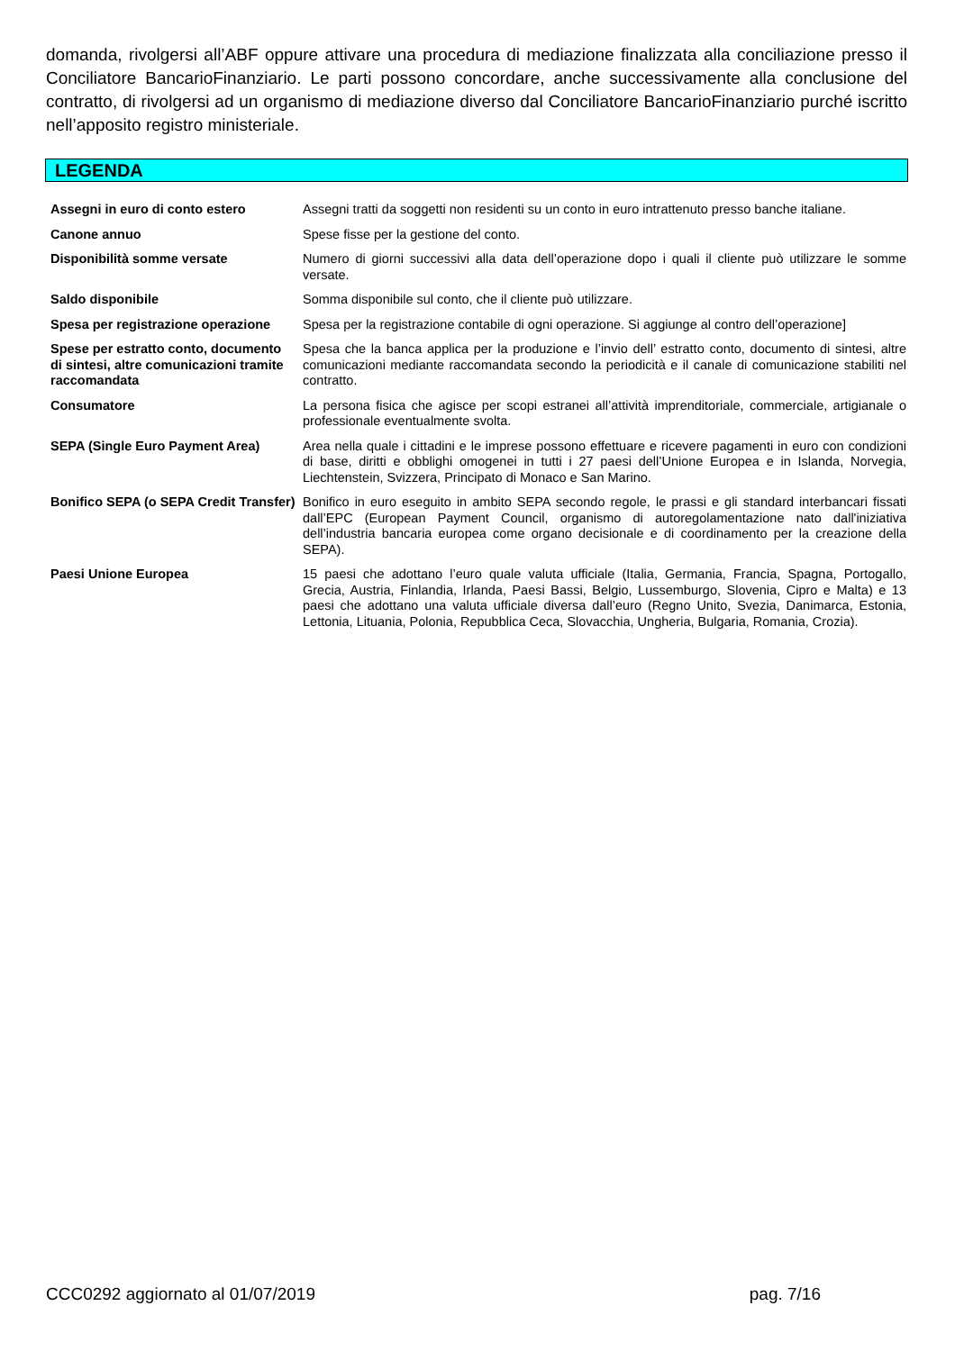domanda, rivolgersi all’ABF oppure attivare una procedura di mediazione finalizzata alla conciliazione presso il Conciliatore BancarioFinanziario. Le parti possono concordare, anche successivamente alla conclusione del contratto, di rivolgersi ad un organismo di mediazione diverso dal Conciliatore BancarioFinanziario purché iscritto nell’apposito registro ministeriale.
LEGENDA
| Assegni in euro di conto estero | Assegni tratti da soggetti non residenti su un conto in euro intrattenuto presso banche italiane. |
| Canone annuo | Spese fisse per la gestione del conto. |
| Disponibilità somme versate | Numero di giorni successivi alla data dell’operazione dopo i quali il cliente può utilizzare le somme versate. |
| Saldo disponibile | Somma disponibile sul conto, che il cliente può utilizzare. |
| Spesa per registrazione operazione | Spesa per la registrazione contabile di ogni operazione. Si aggiunge al contro dell’operazione] |
| Spese per estratto conto, documento di sintesi, altre comunicazioni tramite raccomandata | Spesa che la banca applica per la produzione e l’invio dell’ estratto conto, documento di sintesi, altre comunicazioni mediante raccomandata secondo la periodicità e il canale di comunicazione stabiliti nel contratto. |
| Consumatore | La persona fisica che agisce per scopi estranei all’attività imprenditoriale, commerciale, artigianale o professionale eventualmente svolta. |
| SEPA (Single Euro Payment Area) | Area nella quale i cittadini e le imprese possono effettuare e ricevere pagamenti in euro con condizioni di base, diritti e obblighi omogenei in tutti i 27 paesi dell’Unione Europea e in Islanda, Norvegia, Liechtenstein, Svizzera, Principato di Monaco e San Marino. |
| Bonifico SEPA (o SEPA Credit Transfer) | Bonifico in euro eseguito in ambito SEPA secondo regole, le prassi e gli standard interbancari fissati dall’EPC (European Payment Council, organismo di autoregolamentazione nato dall'iniziativa dell’industria bancaria europea come organo decisionale e di coordinamento per la creazione della SEPA). |
| Paesi Unione Europea | 15 paesi che adottano l’euro quale valuta ufficiale (Italia, Germania, Francia, Spagna, Portogallo, Grecia, Austria, Finlandia, Irlanda, Paesi Bassi, Belgio, Lussemburgo, Slovenia, Cipro e Malta) e 13 paesi che adottano una valuta ufficiale diversa dall’euro (Regno Unito, Svezia, Danimarca, Estonia, Lettonia, Lituania, Polonia, Repubblica Ceca, Slovacchia, Ungheria, Bulgaria, Romania, Crozia). |
CCC0292 aggiornato al 01/07/2019 pag. 7/16